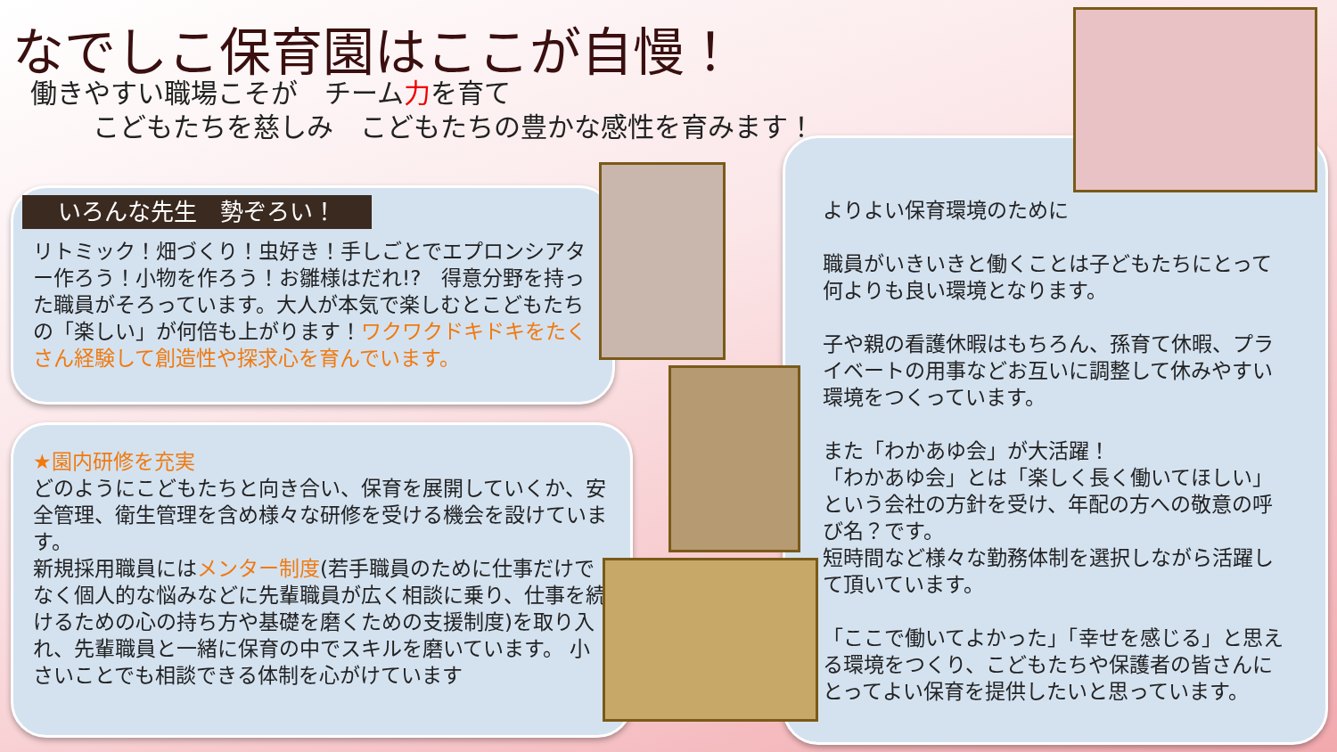なでしこ保育園はここが自慢！
働きやすい職場こそが　チーム力を育て
こどもたちを慈しみ　こどもたちの豊かな感性を育みます！
いろんな先生　勢ぞろい！
リトミック！畑づくり！虫好き！手しごとでエプロンシアター作ろう！小物を作ろう！お雛様はだれ!?　得意分野を持った職員がそろっています。大人が本気で楽しむとこどもたちの「楽しい」が何倍も上がります！ワクワクドキドキをたくさん経験して創造性や探求心を育んでいます。
★園内研修を充実
どのようにこどもたちと向き合い、保育を展開していくか、安全管理、衛生管理を含め様々な研修を受ける機会を設けています。
新規採用職員にはメンター制度(若手職員のために仕事だけでなく個人的な悩みなどに先輩職員が広く相談に乗り、仕事を続けるための心の持ち方や基礎を磨くための支援制度)を取り入れ、先輩職員と一緒に保育の中でスキルを磨いています。 小さいことでも相談できる体制を心がけています
よりよい保育環境のために
職員がいきいきと働くことは子どもたちにとって何よりも良い環境となります。
子や親の看護休暇はもちろん、孫育て休暇、プライベートの用事などお互いに調整して休みやすい環境をつくっています。
また「わかあゆ会」が大活躍！
「わかあゆ会」とは「楽しく長く働いてほしい」という会社の方針を受け、年配の方への敬意の呼び名？です。
短時間など様々な勤務体制を選択しながら活躍して頂いています。
「ここで働いてよかった」「幸せを感じる」と思える環境をつくり、こどもたちや保護者の皆さんにとってよい保育を提供したいと思っています。